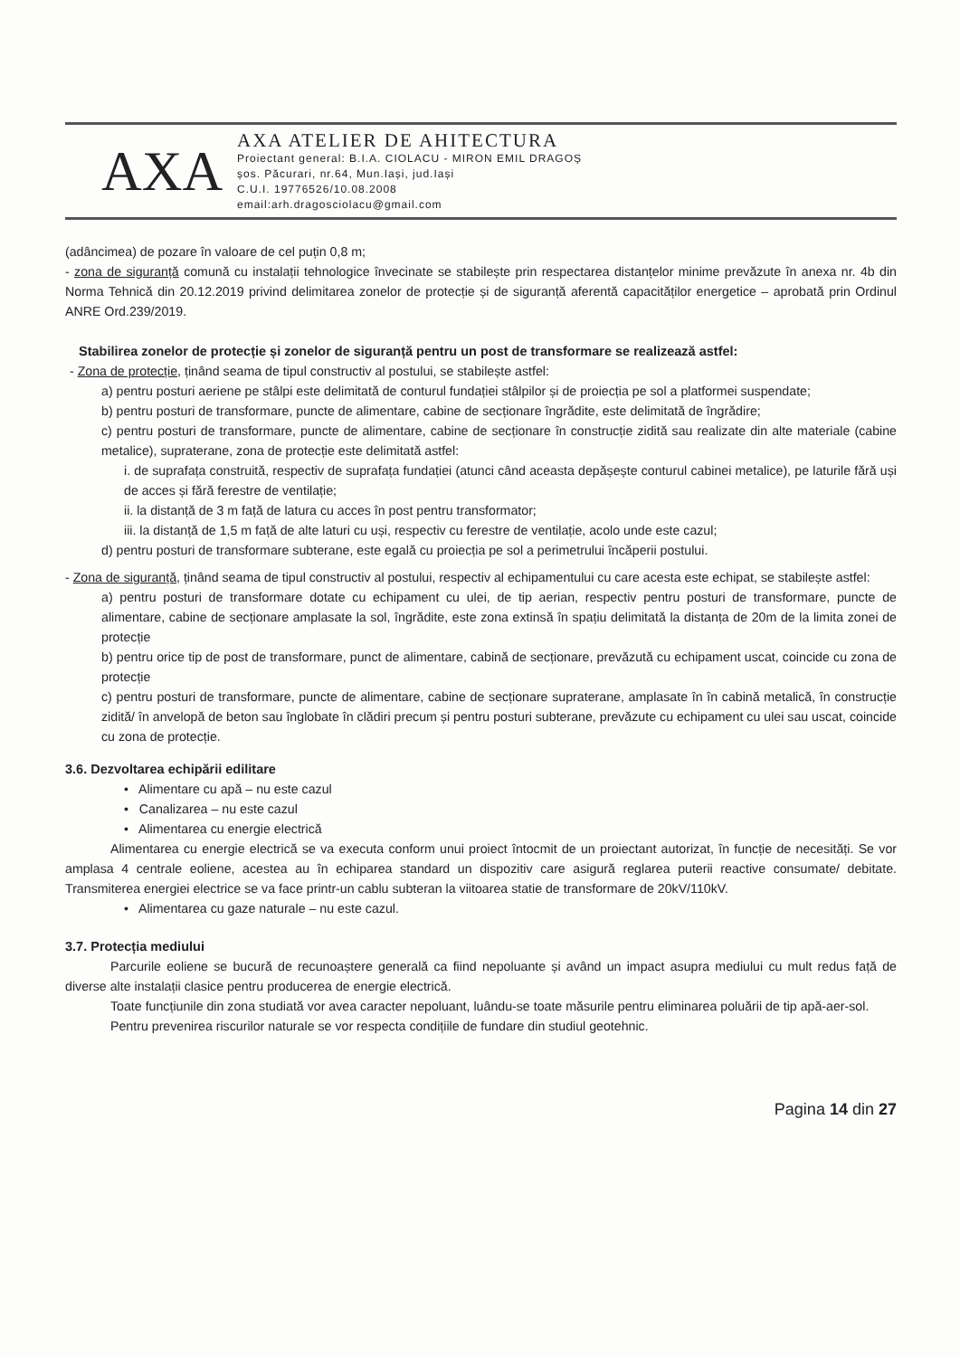AXA
AXA ATELIER DE AHITECTURA
Proiectant general: B.I.A. CIOLACU - MIRON EMIL DRAGOȘ
șos. Păcurari, nr.64, Mun.Iași, jud.Iași
C.U.I. 19776526/10.08.2008
email:arh.dragosciolacu@gmail.com
(adâncimea) de pozare în valoare de cel puțin 0,8 m;
- zona de siguranță comună cu instalații tehnologice învecinate se stabilește prin respectarea distanțelor minime prevăzute în anexa nr. 4b din Norma Tehnică din 20.12.2019 privind delimitarea zonelor de protecție și de siguranță aferentă capacităților energetice – aprobată prin Ordinul ANRE Ord.239/2019.
Stabilirea zonelor de protecție și zonelor de siguranță pentru un post de transformare se realizează astfel:
- Zona de protecție, ținând seama de tipul constructiv al postului, se stabilește astfel:
a) pentru posturi aeriene pe stâlpi este delimitată de conturul fundației stâlpilor și de proiecția pe sol a platformei suspendate;
b) pentru posturi de transformare, puncte de alimentare, cabine de secționare îngrădite, este delimitată de îngrădire;
c) pentru posturi de transformare, puncte de alimentare, cabine de secționare în construcție zidită sau realizate din alte materiale (cabine metalice), supraterane, zona de protecție este delimitată astfel:
i. de suprafața construită, respectiv de suprafața fundației (atunci când aceasta depășește conturul cabinei metalice), pe laturile fără uși de acces și fără ferestre de ventilație;
ii. la distanță de 3 m față de latura cu acces în post pentru transformator;
iii. la distanță de 1,5 m față de alte laturi cu uși, respectiv cu ferestre de ventilație, acolo unde este cazul;
d) pentru posturi de transformare subterane, este egală cu proiecția pe sol a perimetrului încăperii postului.
- Zona de siguranță, ținând seama de tipul constructiv al postului, respectiv al echipamentului cu care acesta este echipat, se stabilește astfel:
a) pentru posturi de transformare dotate cu echipament cu ulei, de tip aerian, respectiv pentru posturi de transformare, puncte de alimentare, cabine de secționare amplasate la sol, îngrădite, este zona extinsă în spațiu delimitată la distanța de 20m de la limita zonei de protecție
b) pentru orice tip de post de transformare, punct de alimentare, cabină de secționare, prevăzută cu echipament uscat, coincide cu zona de protecție
c) pentru posturi de transformare, puncte de alimentare, cabine de secționare supraterane, amplasate în în cabină metalică, în construcție zidită/ în anvelopă de beton sau înglobate în clădiri precum și pentru posturi subterane, prevăzute cu echipament cu ulei sau uscat, coincide cu zona de protecție.
3.6. Dezvoltarea echipării edilitare
• Alimentare cu apă – nu este cazul
• Canalizarea – nu este cazul
• Alimentarea cu energie electrică
Alimentarea cu energie electrică se va executa conform unui proiect întocmit de un proiectant autorizat, în funcție de necesități. Se vor amplasa 4 centrale eoliene, acestea au în echiparea standard un dispozitiv care asigură reglarea puterii reactive consumate/ debitate. Transmiterea energiei electrice se va face printr-un cablu subteran la viitoarea statie de transformare de 20kV/110kV.
• Alimentarea cu gaze naturale – nu este cazul.
3.7. Protecția mediului
Parcurile eoliene se bucură de recunoaștere generală ca fiind nepoluante și având un impact asupra mediului cu mult redus față de diverse alte instalații clasice pentru producerea de energie electrică.
Toate funcțiunile din zona studiată vor avea caracter nepoluant, luându-se toate măsurile pentru eliminarea poluării de tip apă-aer-sol.
Pentru prevenirea riscurilor naturale se vor respecta condițiile de fundare din studiul geotehnic.
Pagina 14 din 27